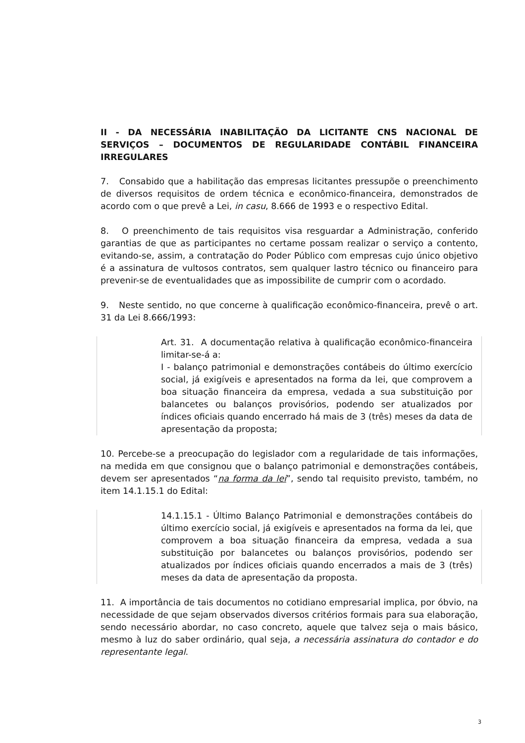II - DA NECESSÁRIA INABILITAÇÃO DA LICITANTE CNS NACIONAL DE SERVIÇOS – DOCUMENTOS DE REGULARIDADE CONTÁBIL FINANCEIRA IRREGULARES
7. Consabido que a habilitação das empresas licitantes pressupõe o preenchimento de diversos requisitos de ordem técnica e econômico-financeira, demonstrados de acordo com o que prevê a Lei, in casu, 8.666 de 1993 e o respectivo Edital.
8. O preenchimento de tais requisitos visa resguardar a Administração, conferido garantias de que as participantes no certame possam realizar o serviço a contento, evitando-se, assim, a contratação do Poder Público com empresas cujo único objetivo é a assinatura de vultosos contratos, sem qualquer lastro técnico ou financeiro para prevenir-se de eventualidades que as impossibilite de cumprir com o acordado.
9. Neste sentido, no que concerne à qualificação econômico-financeira, prevê o art. 31 da Lei 8.666/1993:
Art. 31. A documentação relativa à qualificação econômico-financeira limitar-se-á a:
I - balanço patrimonial e demonstrações contábeis do último exercício social, já exigíveis e apresentados na forma da lei, que comprovem a boa situação financeira da empresa, vedada a sua substituição por balancetes ou balanços provisórios, podendo ser atualizados por índices oficiais quando encerrado há mais de 3 (três) meses da data de apresentação da proposta;
10. Percebe-se a preocupação do legislador com a regularidade de tais informações, na medida em que consignou que o balanço patrimonial e demonstrações contábeis, devem ser apresentados “na forma da lei”, sendo tal requisito previsto, também, no item 14.1.15.1 do Edital:
14.1.15.1 - Último Balanço Patrimonial e demonstrações contábeis do último exercício social, já exigíveis e apresentados na forma da lei, que comprovem a boa situação financeira da empresa, vedada a sua substituição por balancetes ou balanços provisórios, podendo ser atualizados por índices oficiais quando encerrados a mais de 3 (três) meses da data de apresentação da proposta.
11. A importância de tais documentos no cotidiano empresarial implica, por óbvio, na necessidade de que sejam observados diversos critérios formais para sua elaboração, sendo necessário abordar, no caso concreto, aquele que talvez seja o mais básico, mesmo à luz do saber ordinário, qual seja, a necessária assinatura do contador e do representante legal.
3